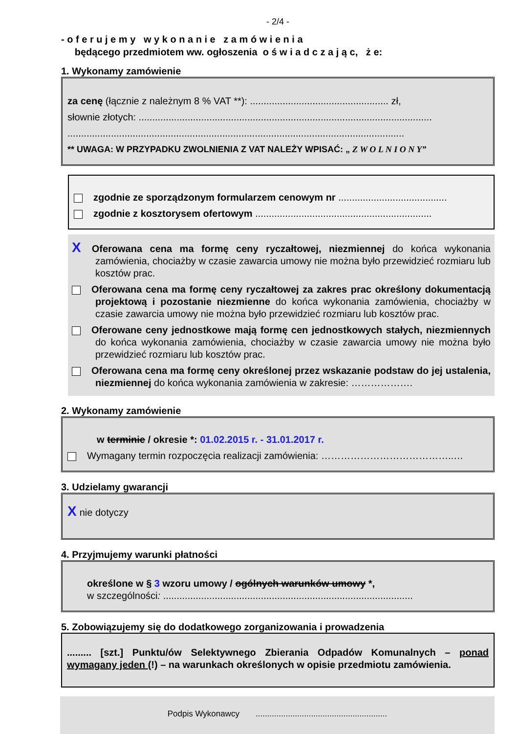- 2/4 -
- o f e r u j e m y w y k o n a n i e z a m ó w i e n i a
będącego przedmiotem ww. ogłoszenia o ś w i a d c z a j ą c, ż e:
1. Wykonamy zamówienie
za cenę (łącznie z należnym 8 % VAT **): ................................................... zł,
słownie złotych: ............................................................................................................
............................................................................................................................
** UWAGA: W PRZYPADKU ZWOLNIENIA Z VAT NALEŻY WPISAĆ: „ Z W O L N I O N Y”
zgodnie ze sporządzonym formularzem cenowym nr ........................................
zgodnie z kosztorysem ofertowym .................................................................
X Oferowana cena ma formę ceny ryczałtowej, niezmiennej do końca wykonania zamówienia, chociażby w czasie zawarcia umowy nie można było przewidzieć rozmiaru lub kosztów prac.
Oferowana cena ma formę ceny ryczałtowej za zakres prac określony dokumentacją projektową i pozostanie niezmienne do końca wykonania zamówienia, chociażby w czasie zawarcia umowy nie można było przewidzieć rozmiaru lub kosztów prac.
Oferowane ceny jednostkowe mają formę cen jednostkowych stałych, niezmiennych do końca wykonania zamówienia, chociażby w czasie zawarcia umowy nie można było przewidzieć rozmiaru lub kosztów prac.
Oferowana cena ma formę ceny określonej przez wskazanie podstaw do jej ustalenia, niezmiennej do końca wykonania zamówienia w zakresie: ……………….
2. Wykonamy zamówienie
w terminie / okresie *: 01.02.2015 r. - 31.01.2017 r.
Wymagany termin rozpoczęcia realizacji zamówienia: …………………………………..…
3. Udzielamy gwarancji
Xnie dotyczy
4. Przyjmujemy warunki płatności
określone w § 3 wzoru umowy / ogólnych warunków umowy *,
w szczególności: ............................................................................................
5. Zobowiązujemy się do dodatkowego zorganizowania i prowadzenia
......... [szt.] Punktu/ów Selektywnego Zbierania Odpadów Komunalnych – ponad wymagany jeden (!) – na warunkach określonych w opisie przedmiotu zamówienia.
Podpis Wykonawcy .........................................................